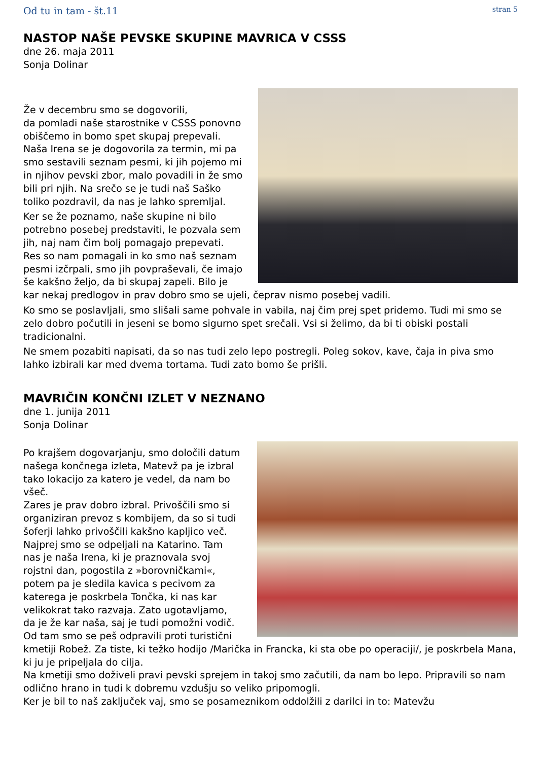Od tu in tam - št.11 stran 5
NASTOP NAŠE PEVSKE SKUPINE MAVRICA V CSSS
dne 26. maja 2011
Sonja Dolinar
Že v decembru smo se dogovorili,
da pomladi naše starostnike v CSSS ponovno obiščemo in bomo spet skupaj prepevali. Naša Irena se je dogovorila za termin, mi pa smo sestavili seznam pesmi, ki jih pojemo mi in njihov pevski zbor, malo povadili in že smo bili pri njih. Na srečo se je tudi naš Saško toliko pozdravil, da nas je lahko spremljal.
Ker se že poznamo, naše skupine ni bilo potrebno posebej predstaviti, le pozvala sem jih, naj nam čim bolj pomagajo prepevati. Res so nam pomagali in ko smo naš seznam pesmi izčrpali, smo jih povpraševali, če imajo še kakšno željo, da bi skupaj zapeli. Bilo je kar nekaj predlogov in prav dobro smo se ujeli, čeprav nismo posebej vadili.
Ko smo se poslavljali, smo slišali same pohvale in vabila, naj čim prej spet pridemo. Tudi mi smo se zelo dobro počutili in jeseni se bomo sigurno spet srečali. Vsi si želimo, da bi ti obiski postali tradicionalni.
Ne smem pozabiti napisati, da so nas tudi zelo lepo postregli. Poleg sokov, kave, čaja in piva smo lahko izbirali kar med dvema tortama. Tudi zato bomo še prišli.
MAVRIČIN KONČNI IZLET V NEZNANO
dne 1. junija 2011
Sonja Dolinar
Po krajšem dogovarjanju, smo določili datum našega končnega izleta, Matevž pa je izbral tako lokacijo za katero je vedel, da nam bo všeč.
Zares je prav dobro izbral. Privoščili smo si organiziran prevoz s kombijem, da so si tudi šoferji lahko privoščili kakšno kapljico več. Najprej smo se odpeljali na Katarino. Tam nas je naša Irena, ki je praznovala svoj rojstni dan, pogostila z »borovničkami«, potem pa je sledila kavica s pecivom za katerega je poskrbela Tončka, ki nas kar velikokrat tako razvaja. Zato ugotavljamo, da je že kar naša, saj je tudi pomožni vodič. Od tam smo se peš odpravili proti turistični kmetiji Robež. Za tiste, ki težko hodijo /Marička in Francka, ki sta obe po operaciji/, je poskrbela Mana, ki ju je pripeljala do cilja.
Na kmetiji smo doživeli pravi pevski sprejem in takoj smo začutili, da nam bo lepo. Pripravili so nam odlično hrano in tudi k dobremu vzdušju so veliko pripomogli.
Ker je bil to naš zaključek vaj, smo se posameznikom oddolžili z darilci in to: Matevžu